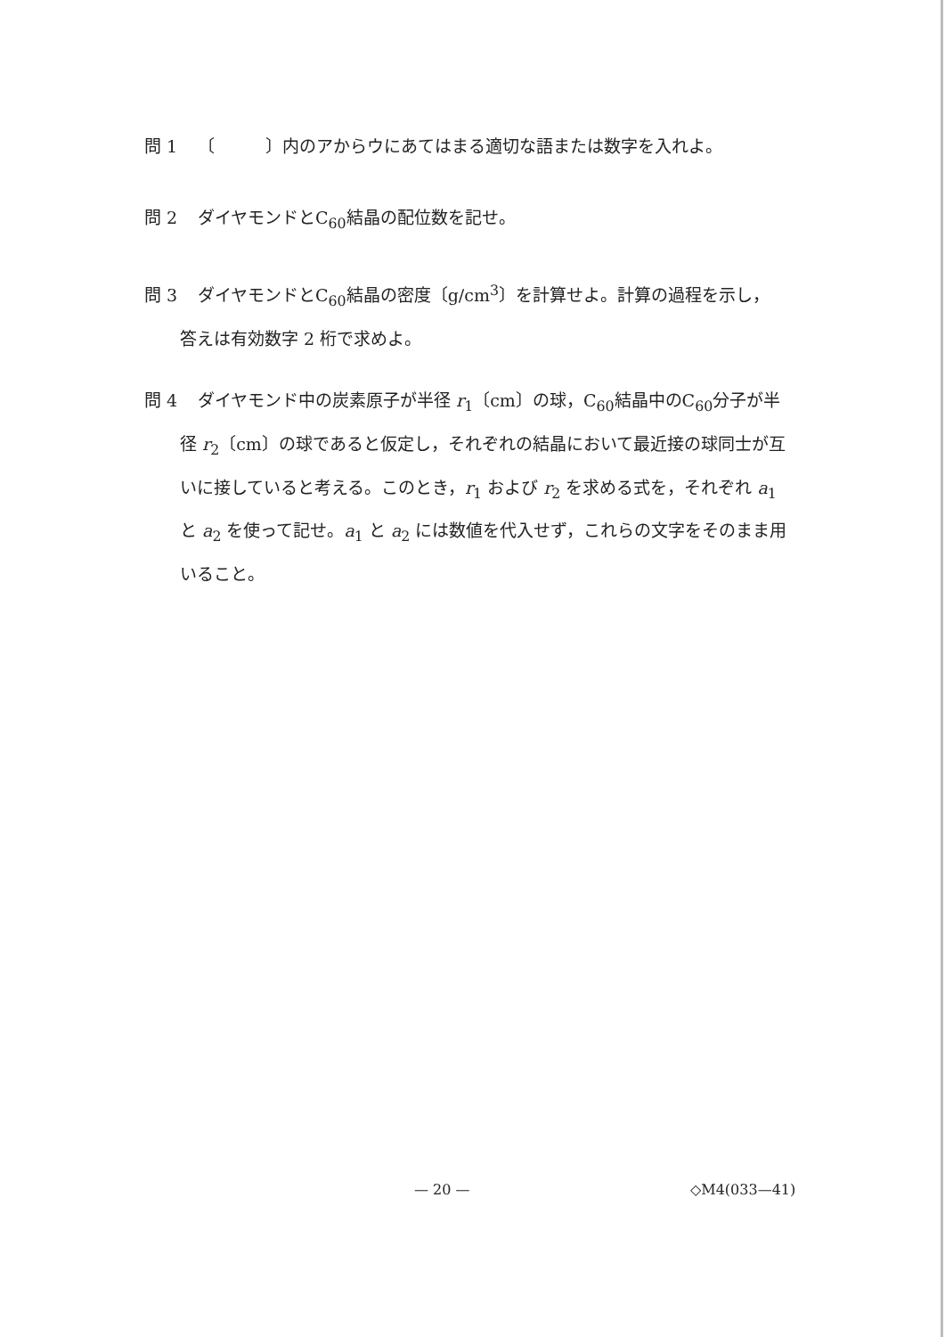問 1 〔　　　〕内のアからウにあてはまる適切な語または数字を入れよ。
問 2 ダイヤモンドとC<sub>60</sub>結晶の配位数を記せ。
問 3 ダイヤモンドとC<sub>60</sub>結晶の密度〔g/cm<sup>3</sup>〕を計算せよ。計算の過程を示し，
答えは有効数字 2 桁で求めよ。
問 4 ダイヤモンド中の炭素原子が半径 r<sub>1</sub>〔cm〕の球，C<sub>60</sub>結晶中のC<sub>60</sub>分子が半
径 r<sub>2</sub>〔cm〕の球であると仮定し，それぞれの結晶において最近接の球同士が互いに接していると考える。このとき，r<sub>1</sub> および r<sub>2</sub> を求める式を，それぞれ a<sub>1</sub> と a<sub>2</sub> を使って記せ。a<sub>1</sub> と a<sub>2</sub> には数値を代入せず，これらの文字をそのまま用いること。
— 20 — ◇M4(033—41)